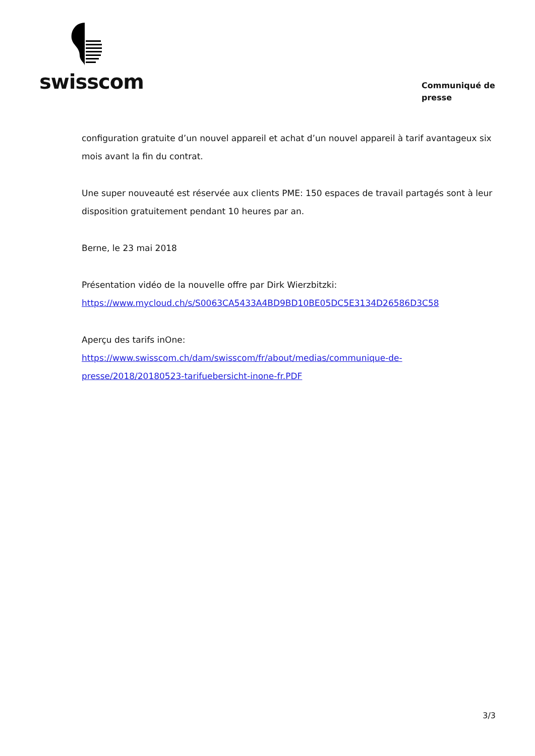swisscom
Communiqué de presse
configuration gratuite d’un nouvel appareil et achat d’un nouvel appareil à tarif avantageux six mois avant la fin du contrat.
Une super nouveauté est réservée aux clients PME: 150 espaces de travail partagés sont à leur disposition gratuitement pendant 10 heures par an.
Berne, le 23 mai 2018
Présentation vidéo de la nouvelle offre par Dirk Wierzbitzki:
https://www.mycloud.ch/s/S0063CA5433A4BD9BD10BE05DC5E3134D26586D3C58
Aperçu des tarifs inOne: https://www.swisscom.ch/dam/swisscom/fr/about/medias/communique-de-presse/2018/20180523-tarifuebersicht-inone-fr.PDF
3/3